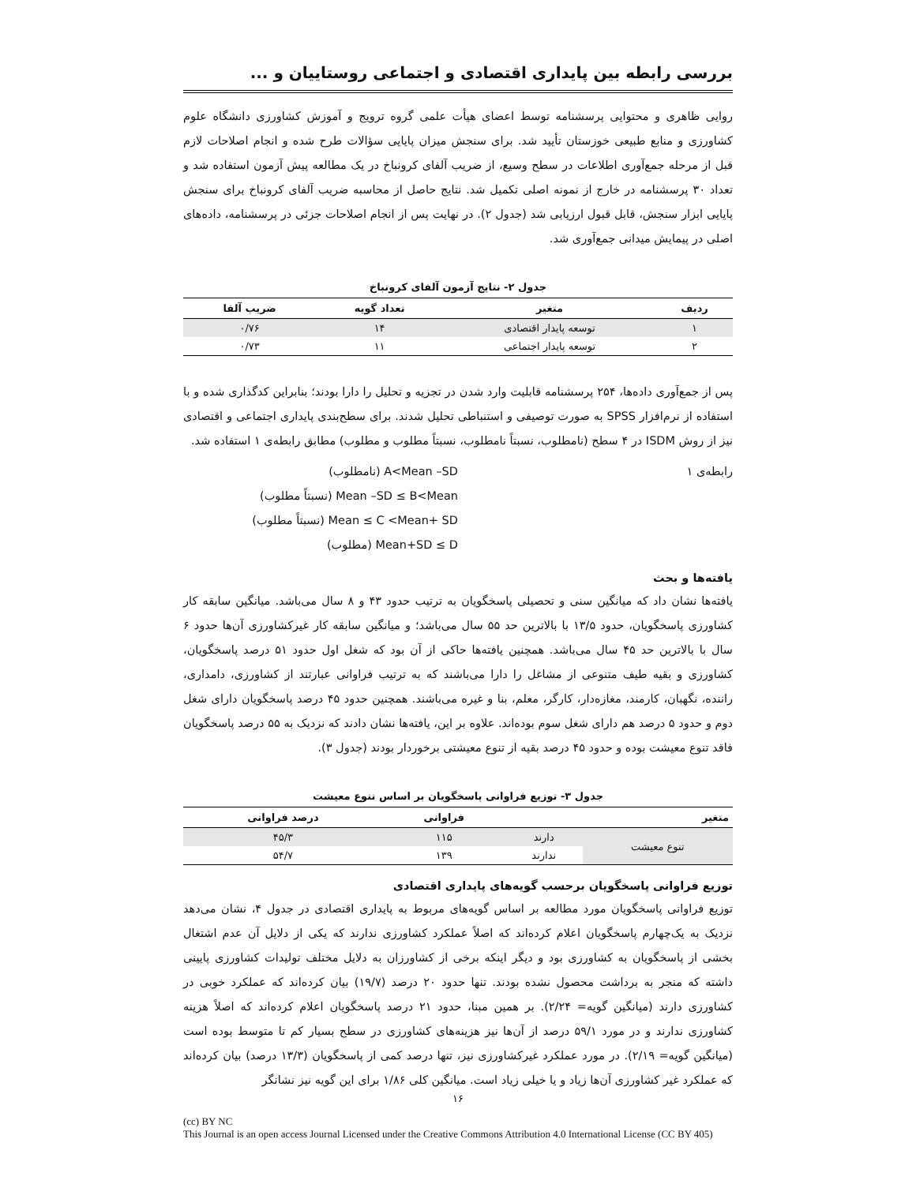بررسی رابطه بین پایداری اقتصادی و اجتماعی روستاییان و ...
روایی ظاهری و محتوایی پرسشنامه توسط اعضای هیأت علمی گروه ترویج و آموزش کشاورزی دانشگاه علوم کشاورزی و منابع طبیعی خوزستان تأیید شد. برای سنجش میزان پایایی سؤالات طرح شده و انجام اصلاحات لازم قبل از مرحله جمع‌آوری اطلاعات در سطح وسیع، از ضریب آلفای کرونباخ در یک مطالعه پیش آزمون استفاده شد و تعداد ۳۰ پرسشنامه در خارج از نمونه اصلی تکمیل شد. نتایج حاصل از محاسبه ضریب آلفای کرونباخ برای سنجش پایایی ابزار سنجش، قابل قبول ارزیابی شد (جدول ۲). در نهایت پس از انجام اصلاحات جزئی در پرسشنامه، داده‌های اصلی در پیمایش میدانی جمع‌آوری شد.
جدول ۲- نتایج آزمون آلفای کرونباخ
| ردیف | متغیر | تعداد گویه | ضریب آلفا |
| --- | --- | --- | --- |
| ۱ | توسعه پایدار اقتصادی | ۱۴ | ۰/۷۶ |
| ۲ | توسعه پایدار اجتماعی | ۱۱ | ۰/۷۳ |
پس از جمع‌آوری داده‌ها، ۲۵۴ پرسشنامه قابلیت وارد شدن در تجزیه و تحلیل را دارا بودند؛ بنابراین کدگذاری شده و با استفاده از نرم‌افزار SPSS به صورت توصیفی و استنباطی تحلیل شدند. برای سطح‌بندی پایداری اجتماعی و اقتصادی نیز از روش ISDM در ۴ سطح (نامطلوب، نسبتاً نامطلوب، نسبتاً مطلوب و مطلوب) مطابق رابطه‌ی ۱ استفاده شد.
رابطه‌ی ۱ A<Mean –SD (نامطلوب)
Mean –SD ≤ B<Mean (نسبتاً مطلوب)
Mean ≤ C <Mean+ SD (نسبتاً مطلوب)
Mean+SD ≤ D (مطلوب)
یافته‌ها و بحث
یافته‌ها نشان داد که میانگین سنی و تحصیلی پاسخگویان به ترتیب حدود ۴۳ و ۸ سال می‌باشد. میانگین سابقه کار کشاورزی پاسخگویان، حدود ۱۳/۵ با بالاترین حد ۵۵ سال می‌باشد؛ و میانگین سابقه کار غیرکشاورزی آن‌ها حدود ۶ سال با بالاترین حد ۴۵ سال می‌باشد. همچنین یافته‌ها حاکی از آن بود که شغل اول حدود ۵۱ درصد پاسخگویان، کشاورزی و بقیه طیف متنوعی از مشاغل را دارا می‌باشند که به ترتیب فراوانی عبارتند از کشاورزی، دامداری، راننده، نگهبان، کارمند، مغازه‌دار، کارگر، معلم، بنا و غیره می‌باشند. همچنین حدود ۴۵ درصد پاسخگویان دارای شغل دوم و حدود ۵ درصد هم دارای شغل سوم بوده‌اند. علاوه بر این، یافته‌ها نشان دادند که نزدیک به ۵۵ درصد پاسخگویان فاقد تنوع معیشت بوده و حدود ۴۵ درصد بقیه از تنوع معیشتی برخوردار بودند (جدول ۳).
جدول ۳- توزیع فراوانی پاسخگویان بر اساس تنوع معیشت
| متغیر | | فراوانی | درصد فراوانی |
| --- | --- | --- | --- |
| تنوع معیشت | دارند | ۱۱۵ | ۴۵/۳ |
| | ندارند | ۱۳۹ | ۵۴/۷ |
توزیع فراوانی پاسخگویان برحسب گویه‌های پایداری اقتصادی
توزیع فراوانی پاسخگویان مورد مطالعه بر اساس گویه‌های مربوط به پایداری اقتصادی در جدول ۴، نشان می‌دهد نزدیک به یک‌چهارم پاسخگویان اعلام کرده‌اند که اصلاً عملکرد کشاورزی ندارند که یکی از دلایل آن عدم اشتغال بخشی از پاسخگویان به کشاورزی بود و دیگر اینکه برخی از کشاورزان به دلایل مختلف تولیدات کشاورزی پایینی داشته که منجر به برداشت محصول نشده بودند. تنها حدود ۲۰ درصد (۱۹/۷) بیان کرده‌اند که عملکرد خوبی در کشاورزی دارند (میانگین گویه= ۲/۲۴). بر همین مبنا، حدود ۲۱ درصد پاسخگویان اعلام کرده‌اند که اصلاً هزینه کشاورزی ندارند و در مورد ۵۹/۱ درصد از آن‌ها نیز هزینه‌های کشاورزی در سطح بسیار کم تا متوسط بوده است (میانگین گویه= ۲/۱۹). در مورد عملکرد غیرکشاورزی نیز، تنها درصد کمی از پاسخگویان (۱۳/۳ درصد) بیان کرده‌اند که عملکرد غیر کشاورزی آن‌ها زیاد و یا خیلی زیاد است. میانگین کلی ۱/۸۶ برای این گویه نیز نشانگر
۱۶
(cc) BY NC
This Journal is an open access Journal Licensed under the Creative Commons Attribution 4.0 International License (CC BY 405)